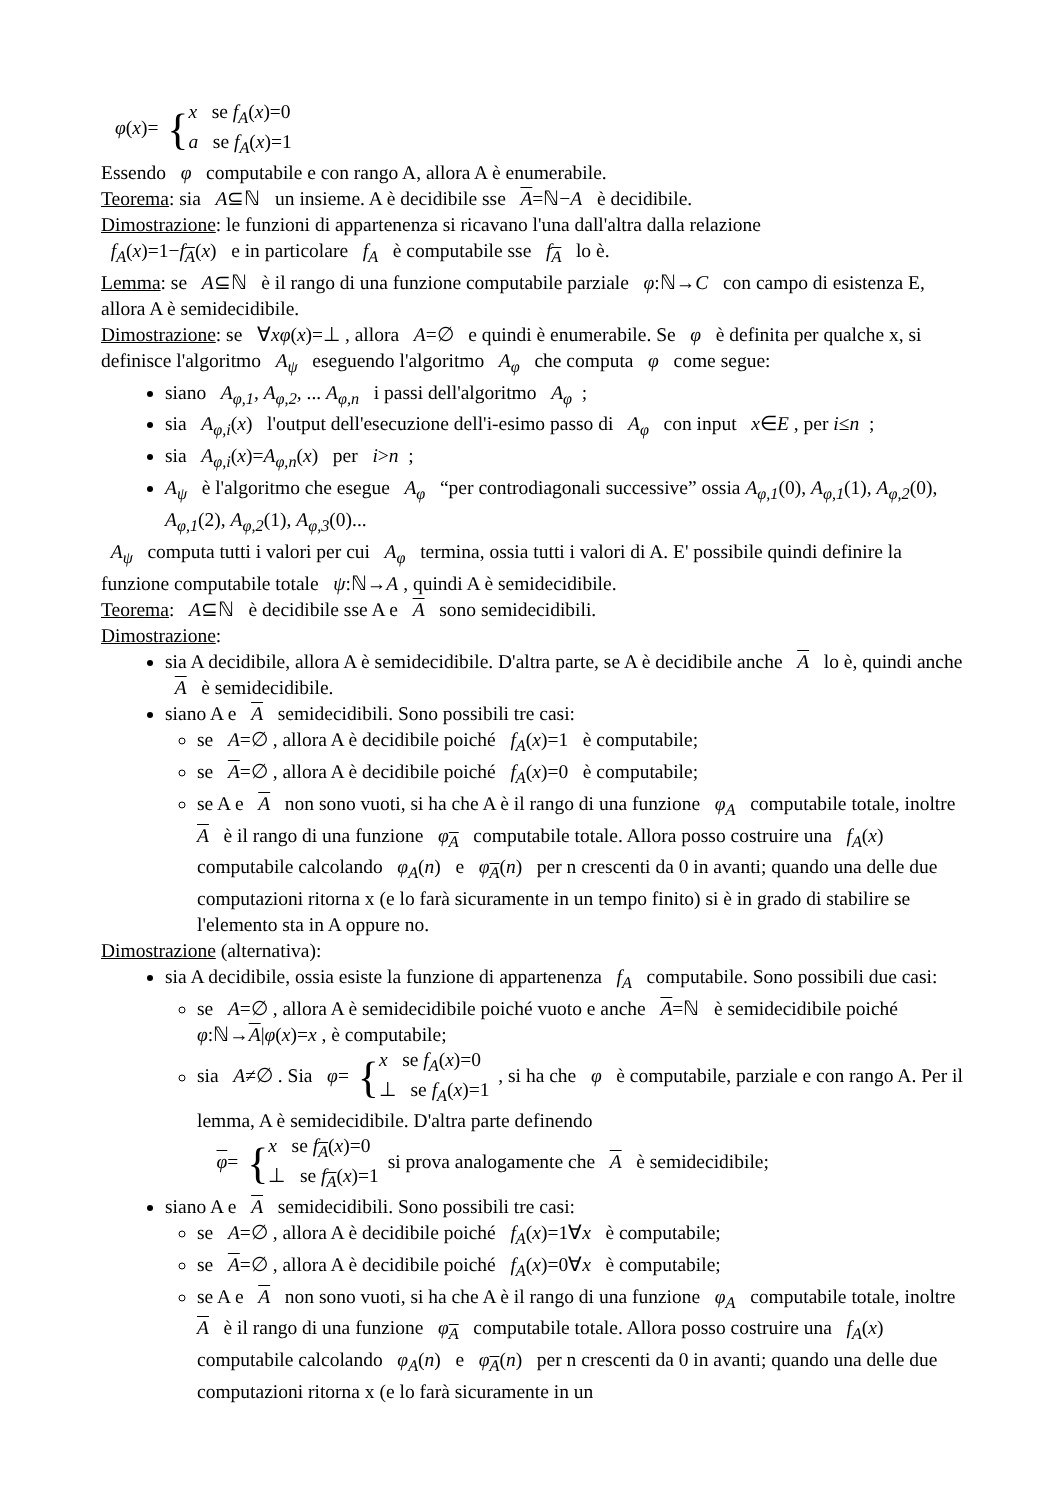φ(x)= { x se f<sub>A</sub>(x)=0
a se f<sub>A</sub>(x)=1
Essendo φ computabile e con rango A, allora A è enumerabile.
Teorema: sia A⊆ℕ un insieme. A è decidibile sse A=ℕ−A è decidibile.
Dimostrazione: le funzioni di appartenenza si ricavano l'una dall'altra dalla relazione
f<sub>A</sub>(x)=1−f<sub>A</sub>(x) e in particolare f<sub>A</sub> è computabile sse f<sub>A</sub> lo è.
Lemma: se A⊆ℕ è il rango di una funzione computabile parziale φ:ℕ→C con campo di esistenza E, allora A è semidecidibile.
Dimostrazione: se ∀xφ(x)=⊥ , allora A=∅ e quindi è enumerabile. Se φ è definita per qualche x, si definisce l'algoritmo A<sub>ψ</sub> eseguendo l'algoritmo A<sub>φ</sub> che computa φ come segue:
siano A<sub>φ,1</sub>, A<sub>φ,2</sub>, ... A<sub>φ,n</sub> i passi dell'algoritmo A<sub>φ</sub> ;
sia A<sub>φ,i</sub>(x) l'output dell'esecuzione dell'i-esimo passo di A<sub>φ</sub> con input x∈E , per i≤n ;
sia A<sub>φ,i</sub>(x)=A<sub>φ,n</sub>(x) per i>n ;
A<sub>ψ</sub> è l'algoritmo che esegue A<sub>φ</sub> “per controdiagonali successive” ossia A<sub>φ,1</sub>(0), A<sub>φ,1</sub>(1), A<sub>φ,2</sub>(0), A<sub>φ,1</sub>(2), A<sub>φ,2</sub>(1), A<sub>φ,3</sub>(0)...
A<sub>ψ</sub> computa tutti i valori per cui A<sub>φ</sub> termina, ossia tutti i valori di A. E' possibile quindi definire la funzione computabile totale ψ:ℕ→A , quindi A è semidecidibile.
Teorema: A⊆ℕ è decidibile sse A e A sono semidecidibili.
Dimostrazione:
sia A decidibile, allora A è semidecidibile. D'altra parte, se A è decidibile anche A lo è, quindi anche A è semidecidibile.
siano A e A semidecidibili. Sono possibili tre casi:
se A=∅ , allora A è decidibile poiché f<sub>A</sub>(x)=1 è computabile;
se A=∅ , allora A è decidibile poiché f<sub>A</sub>(x)=0 è computabile;
se A e A non sono vuoti, si ha che A è il rango di una funzione φ<sub>A</sub> computabile totale, inoltre A è il rango di una funzione φ<sub>A</sub> computabile totale. Allora posso costruire una f<sub>A</sub>(x) computabile calcolando φ<sub>A</sub>(n) e φ<sub>A</sub>(n) per n crescenti da 0 in avanti; quando una delle due computazioni ritorna x (e lo farà sicuramente in un tempo finito) si è in grado di stabilire se l'elemento sta in A oppure no.
Dimostrazione (alternativa):
sia A decidibile, ossia esiste la funzione di appartenenza f<sub>A</sub> computabile. Sono possibili due casi:
se A=∅ , allora A è semidecidibile poiché vuoto e anche A=ℕ è semidecidibile poiché φ:ℕ→A|φ(x)=x , è computabile;
sia A≠∅ . Sia φ= { x se f<sub>A</sub>(x)=0
⊥ se f<sub>A</sub>(x)=1 , si ha che φ è computabile, parziale e con rango A. Per il lemma, A è semidecidibile. D'altra parte definendo
φ= { x se f<sub>A</sub>(x)=0
⊥ se f<sub>A</sub>(x)=1 si prova analogamente che A è semidecidibile;
siano A e A semidecidibili. Sono possibili tre casi:
se A=∅ , allora A è decidibile poiché f<sub>A</sub>(x)=1∀x è computabile;
se A=∅ , allora A è decidibile poiché f<sub>A</sub>(x)=0∀x è computabile;
se A e A non sono vuoti, si ha che A è il rango di una funzione φ<sub>A</sub> computabile totale, inoltre A è il rango di una funzione φ<sub>A</sub> computabile totale. Allora posso costruire una f<sub>A</sub>(x) computabile calcolando φ<sub>A</sub>(n) e φ<sub>A</sub>(n) per n crescenti da 0 in avanti; quando una delle due computazioni ritorna x (e lo farà sicuramente in un